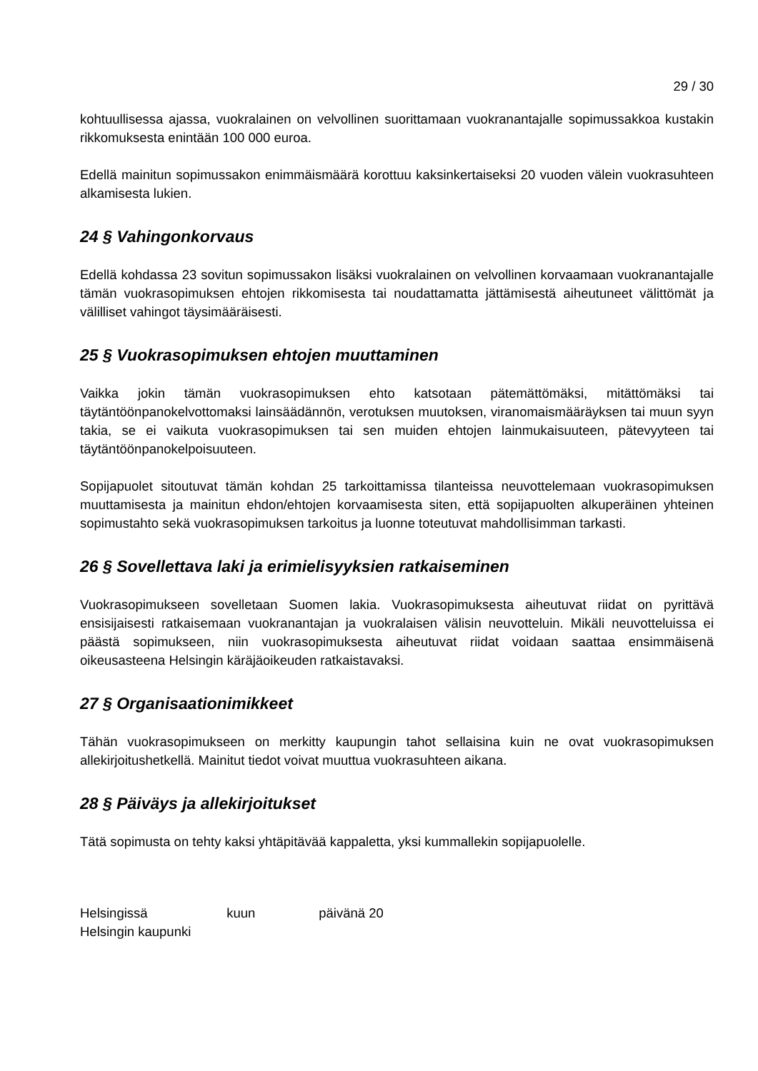29 / 30
kohtuullisessa ajassa, vuokralainen on velvollinen suorittamaan vuokranantajalle sopimussakkoa kustakin rikkomuksesta enintään 100 000 euroa.
Edellä mainitun sopimussakon enimmäismäärä korottuu kaksinkertaiseksi 20 vuoden välein vuokrasuhteen alkamisesta lukien.
24 § Vahingonkorvaus
Edellä kohdassa 23 sovitun sopimussakon lisäksi vuokralainen on velvollinen korvaamaan vuokranantajalle tämän vuokrasopimuksen ehtojen rikkomisesta tai noudattamatta jättämisestä aiheutuneet välittömät ja välilliset vahingot täysimääräisesti.
25 § Vuokrasopimuksen ehtojen muuttaminen
Vaikka jokin tämän vuokrasopimuksen ehto katsotaan pätemättömäksi, mitättömäksi tai täytäntöönpanokelvottomaksi lainsäädännön, verotuksen muutoksen, viranomaismääräyksen tai muun syyn takia, se ei vaikuta vuokrasopimuksen tai sen muiden ehtojen lainmukaisuuteen, pätevyyteen tai täytäntöönpanokelpoisuuteen.
Sopijapuolet sitoutuvat tämän kohdan 25 tarkoittamissa tilanteissa neuvottelemaan vuokrasopimuksen muuttamisesta ja mainitun ehdon/ehtojen korvaamisesta siten, että sopijapuolten alkuperäinen yhteinen sopimustahto sekä vuokrasopimuksen tarkoitus ja luonne toteutuvat mahdollisimman tarkasti.
26 § Sovellettava laki ja erimielisyyksien ratkaiseminen
Vuokrasopimukseen sovelletaan Suomen lakia. Vuokrasopimuksesta aiheutuvat riidat on pyrittävä ensisijaisesti ratkaisemaan vuokranantajan ja vuokralaisen välisin neuvotteluin. Mikäli neuvotteluissa ei päästä sopimukseen, niin vuokrasopimuksesta aiheutuvat riidat voidaan saattaa ensimmäisenä oikeusasteena Helsingin käräjäoikeuden ratkaistavaksi.
27 § Organisaationimikkeet
Tähän vuokrasopimukseen on merkitty kaupungin tahot sellaisina kuin ne ovat vuokrasopimuksen allekirjoitushetkellä. Mainitut tiedot voivat muuttua vuokrasuhteen aikana.
28 § Päiväys ja allekirjoitukset
Tätä sopimusta on tehty kaksi yhtäpitävää kappaletta, yksi kummallekin sopijapuolelle.
Helsingissä kuun päivänä 20
Helsingin kaupunki